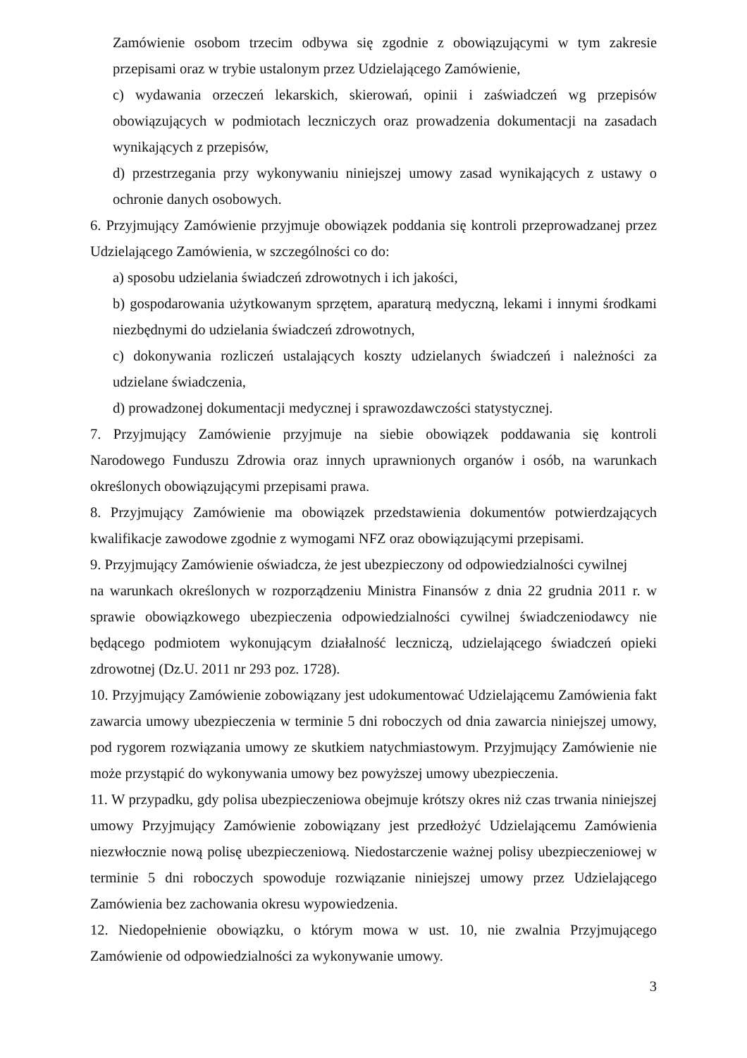Zamówienie osobom trzecim odbywa się zgodnie z obowiązującymi w tym zakresie przepisami oraz w trybie ustalonym przez Udzielającego Zamówienie,
c) wydawania orzeczeń lekarskich, skierowań, opinii i zaświadczeń wg przepisów obowiązujących w podmiotach leczniczych oraz prowadzenia dokumentacji na zasadach wynikających z przepisów,
d) przestrzegania przy wykonywaniu niniejszej umowy zasad wynikających z ustawy o ochronie danych osobowych.
6. Przyjmujący Zamówienie przyjmuje obowiązek poddania się kontroli przeprowadzanej przez Udzielającego Zamówienia, w szczególności co do:
a) sposobu udzielania świadczeń zdrowotnych i ich jakości,
b) gospodarowania użytkowanym sprzętem, aparaturą medyczną, lekami i innymi środkami niezbędnymi do udzielania świadczeń zdrowotnych,
c) dokonywania rozliczeń ustalających koszty udzielanych świadczeń i należności za udzielane świadczenia,
d) prowadzonej dokumentacji medycznej i sprawozdawczości statystycznej.
7. Przyjmujący Zamówienie przyjmuje na siebie obowiązek poddawania się kontroli Narodowego Funduszu Zdrowia oraz innych uprawnionych organów i osób, na warunkach określonych obowiązującymi przepisami prawa.
8. Przyjmujący Zamówienie ma obowiązek przedstawienia dokumentów potwierdzających kwalifikacje zawodowe zgodnie z wymogami NFZ oraz obowiązującymi przepisami.
9. Przyjmujący Zamówienie oświadcza, że jest ubezpieczony od odpowiedzialności cywilnej
na warunkach określonych w rozporządzeniu Ministra Finansów z dnia 22 grudnia 2011 r. w sprawie obowiązkowego ubezpieczenia odpowiedzialności cywilnej świadczeniodawcy nie będącego podmiotem wykonującym działalność leczniczą, udzielającego świadczeń opieki zdrowotnej (Dz.U. 2011 nr 293 poz. 1728).
10. Przyjmujący Zamówienie zobowiązany jest udokumentować Udzielającemu Zamówienia fakt zawarcia umowy ubezpieczenia w terminie 5 dni roboczych od dnia zawarcia niniejszej umowy, pod rygorem rozwiązania umowy ze skutkiem natychmiastowym. Przyjmujący Zamówienie nie może przystąpić do wykonywania umowy bez powyższej umowy ubezpieczenia.
11. W przypadku, gdy polisa ubezpieczeniowa obejmuje krótszy okres niż czas trwania niniejszej umowy Przyjmujący Zamówienie zobowiązany jest przedłożyć Udzielającemu Zamówienia niezwłocznie nową polisę ubezpieczeniową. Niedostarczenie ważnej polisy ubezpieczeniowej w terminie 5 dni roboczych spowoduje rozwiązanie niniejszej umowy przez Udzielającego Zamówienia bez zachowania okresu wypowiedzenia.
12. Niedopełnienie obowiązku, o którym mowa w ust. 10, nie zwalnia Przyjmującego Zamówienie od odpowiedzialności za wykonywanie umowy.
3